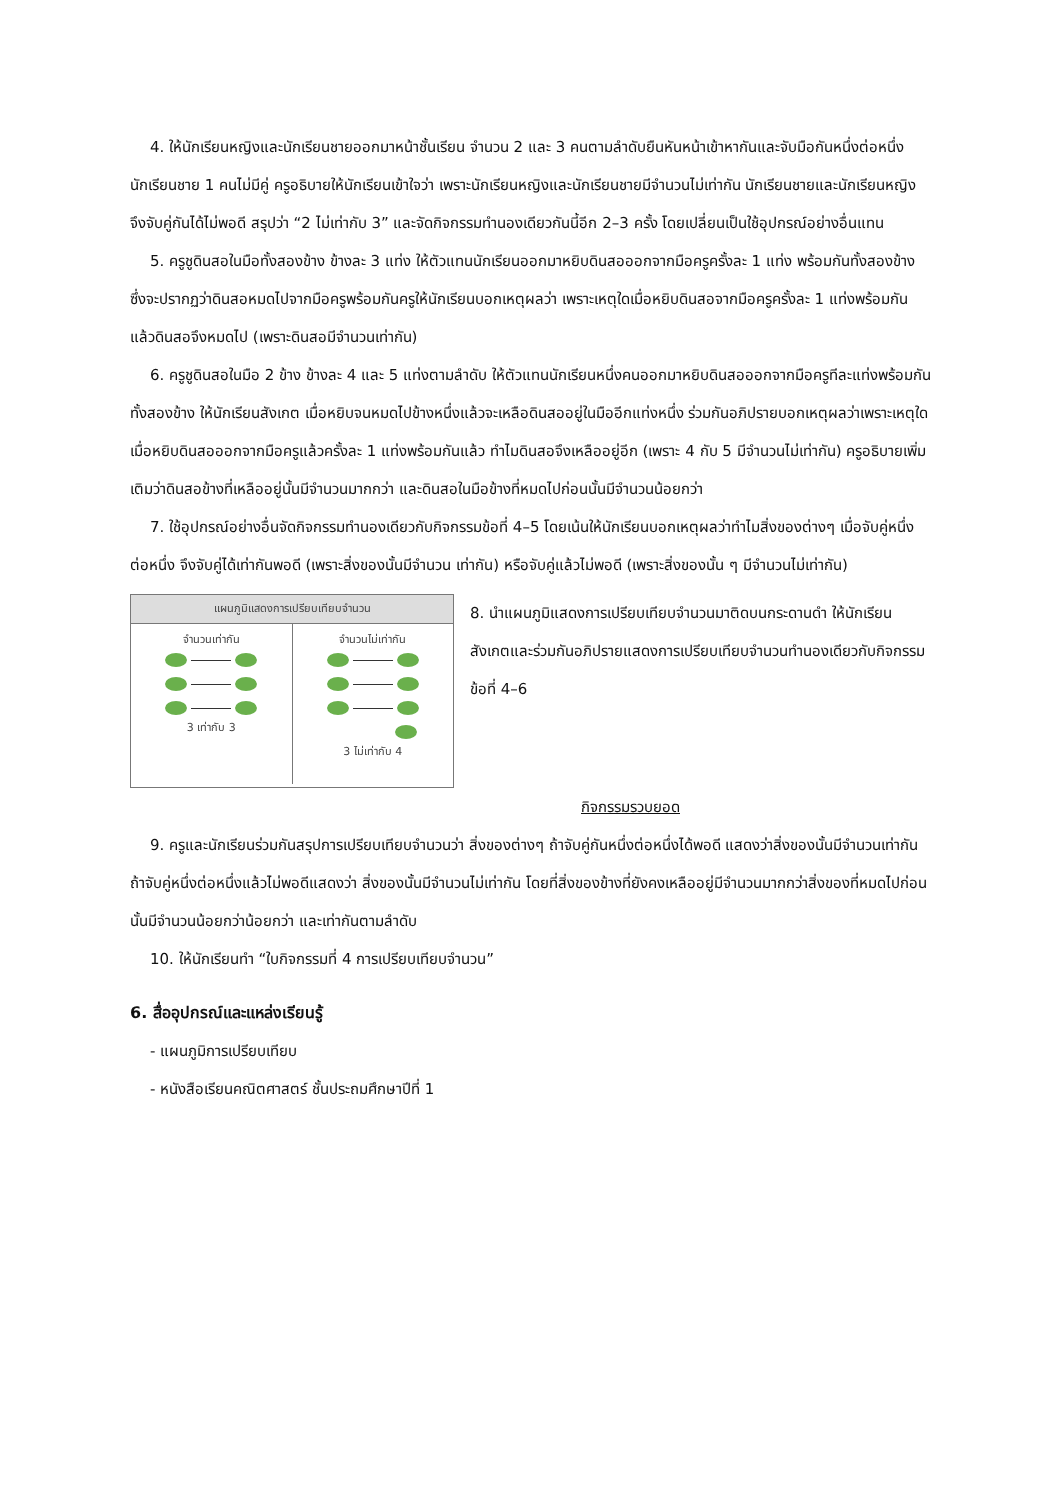4. ให้นักเรียนหญิงและนักเรียนชายออกมาหน้าชั้นเรียน จำนวน 2 และ 3 คนตามลำดับยืนหันหน้าเข้าหากันและจับมือกันหนึ่งต่อหนึ่ง นักเรียนชาย 1 คนไม่มีคู่ ครูอธิบายให้นักเรียนเข้าใจว่า เพราะนักเรียนหญิงและนักเรียนชายมีจำนวนไม่เท่ากัน นักเรียนชายและนักเรียนหญิงจึงจับคู่กันได้ไม่พอดี สรุปว่า “2 ไม่เท่ากับ 3” และจัดกิจกรรมทำนองเดียวกันนี้อีก 2–3 ครั้ง โดยเปลี่ยนเป็นใช้อุปกรณ์อย่างอื่นแทน
5. ครูชูดินสอในมือทั้งสองข้าง ข้างละ 3 แท่ง ให้ตัวแทนนักเรียนออกมาหยิบดินสอออกจากมือครูครั้งละ 1 แท่ง พร้อมกันทั้งสองข้าง ซึ่งจะปรากฏว่าดินสอหมดไปจากมือครูพร้อมกันครูให้นักเรียนบอกเหตุผลว่า เพราะเหตุใดเมื่อหยิบดินสอจากมือครูครั้งละ 1 แท่งพร้อมกันแล้วดินสอจึงหมดไป (เพราะดินสอมีจำนวนเท่ากัน)
6. ครูชูดินสอในมือ 2 ข้าง ข้างละ 4 และ 5 แท่งตามลำดับ ให้ตัวแทนนักเรียนหนึ่งคนออกมาหยิบดินสอออกจากมือครูทีละแท่งพร้อมกันทั้งสองข้าง ให้นักเรียนสังเกต เมื่อหยิบจนหมดไปข้างหนึ่งแล้วจะเหลือดินสออยู่ในมืออีกแท่งหนึ่ง ร่วมกันอภิปรายบอกเหตุผลว่าเพราะเหตุใดเมื่อหยิบดินสอออกจากมือครูแล้วครั้งละ 1 แท่งพร้อมกันแล้ว ทำไมดินสอจึงเหลืออยู่อีก (เพราะ 4 กับ 5 มีจำนวนไม่เท่ากัน) ครูอธิบายเพิ่มเติมว่าดินสอข้างที่เหลืออยู่นั้นมีจำนวนมากกว่า และดินสอในมือข้างที่หมดไปก่อนนั้นมีจำนวนน้อยกว่า
7. ใช้อุปกรณ์อย่างอื่นจัดกิจกรรมทำนองเดียวกับกิจกรรมข้อที่ 4–5 โดยเน้นให้นักเรียนบอกเหตุผลว่าทำไมสิ่งของต่างๆ เมื่อจับคู่หนึ่งต่อหนึ่ง จึงจับคู่ได้เท่ากันพอดี (เพราะสิ่งของนั้นมีจำนวน เท่ากัน) หรือจับคู่แล้วไม่พอดี (เพราะสิ่งของนั้น ๆ มีจำนวนไม่เท่ากัน)
แผนภูมิแสดงการเปรียบเทียบจำนวน
จำนวนเท่ากัน
3 เท่ากับ 3
จำนวนไม่เท่ากัน
3 ไม่เท่ากับ 4
8. นำแผนภูมิแสดงการเปรียบเทียบจำนวนมาติดบนกระดานดำ ให้นักเรียนสังเกตและร่วมกันอภิปรายแสดงการเปรียบเทียบจำนวนทำนองเดียวกับกิจกรรมข้อที่ 4–6
กิจกรรมรวบยอด
9. ครูและนักเรียนร่วมกันสรุปการเปรียบเทียบจำนวนว่า สิ่งของต่างๆ ถ้าจับคู่กันหนึ่งต่อหนึ่งได้พอดี แสดงว่าสิ่งของนั้นมีจำนวนเท่ากัน ถ้าจับคู่หนึ่งต่อหนึ่งแล้วไม่พอดีแสดงว่า สิ่งของนั้นมีจำนวนไม่เท่ากัน โดยที่สิ่งของข้างที่ยังคงเหลืออยู่มีจำนวนมากกว่าสิ่งของที่หมดไปก่อนนั้นมีจำนวนน้อยกว่าน้อยกว่า และเท่ากันตามลำดับ
10. ให้นักเรียนทำ “ใบกิจกรรมที่ 4 การเปรียบเทียบจำนวน”
6. สื่ออุปกรณ์และแหล่งเรียนรู้
- แผนภูมิการเปรียบเทียบ
- หนังสือเรียนคณิตศาสตร์ ชั้นประถมศึกษาปีที่ 1